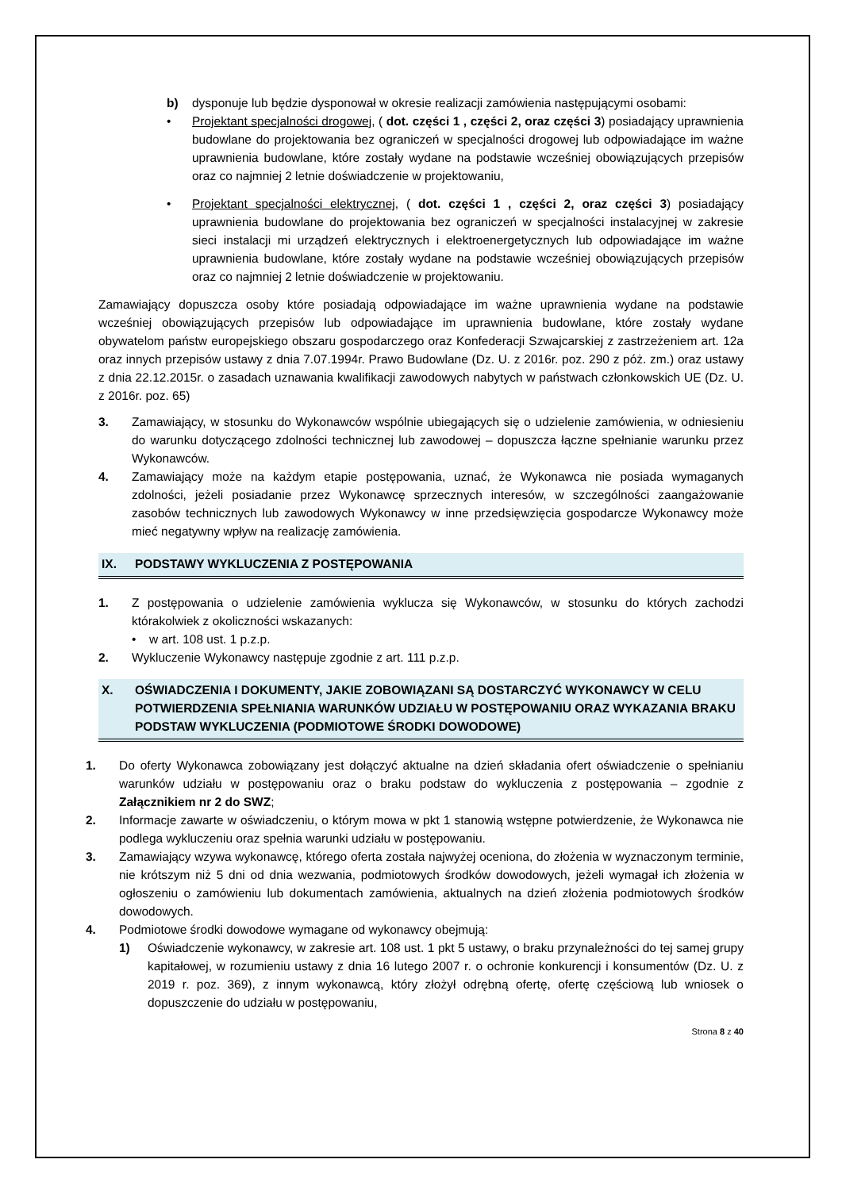b) dysponuje lub będzie dysponował w okresie realizacji zamówienia następującymi osobami:
• Projektant specjalności drogowej, ( dot. części 1 , części 2, oraz części 3) posiadający uprawnienia budowlane do projektowania bez ograniczeń w specjalności drogowej lub odpowiadające im ważne uprawnienia budowlane, które zostały wydane na podstawie wcześniej obowiązujących przepisów oraz co najmniej 2 letnie doświadczenie w projektowaniu,
• Projektant specjalności elektrycznej, ( dot. części 1 , części 2, oraz części 3) posiadający uprawnienia budowlane do projektowania bez ograniczeń w specjalności instalacyjnej w zakresie sieci instalacji mi urządzeń elektrycznych i elektroenergetycznych lub odpowiadające im ważne uprawnienia budowlane, które zostały wydane na podstawie wcześniej obowiązujących przepisów oraz co najmniej 2 letnie doświadczenie w projektowaniu.
Zamawiający dopuszcza osoby które posiadają odpowiadające im ważne uprawnienia wydane na podstawie wcześniej obowiązujących przepisów lub odpowiadające im uprawnienia budowlane, które zostały wydane obywatelom państw europejskiego obszaru gospodarczego oraz Konfederacji Szwajcarskiej z zastrzeżeniem art. 12a oraz innych przepisów ustawy z dnia 7.07.1994r. Prawo Budowlane (Dz. U. z 2016r. poz. 290 z póż. zm.) oraz ustawy z dnia 22.12.2015r. o zasadach uznawania kwalifikacji zawodowych nabytych w państwach członkowskich UE (Dz. U. z 2016r. poz. 65)
3. Zamawiający, w stosunku do Wykonawców wspólnie ubiegających się o udzielenie zamówienia, w odniesieniu do warunku dotyczącego zdolności technicznej lub zawodowej – dopuszcza łączne spełnianie warunku przez Wykonawców.
4. Zamawiający może na każdym etapie postępowania, uznać, że Wykonawca nie posiada wymaganych zdolności, jeżeli posiadanie przez Wykonawcę sprzecznych interesów, w szczególności zaangażowanie zasobów technicznych lub zawodowych Wykonawcy w inne przedsięwzięcia gospodarcze Wykonawcy może mieć negatywny wpływ na realizację zamówienia.
IX. PODSTAWY WYKLUCZENIA Z POSTĘPOWANIA
1. Z postępowania o udzielenie zamówienia wyklucza się Wykonawców, w stosunku do których zachodzi którakolwiek z okoliczności wskazanych:
• w art. 108 ust. 1 p.z.p.
2. Wykluczenie Wykonawcy następuje zgodnie z art. 111 p.z.p.
X. OŚWIADCZENIA I DOKUMENTY, JAKIE ZOBOWIĄZANI SĄ DOSTARCZYĆ WYKONAWCY W CELU POTWIERDZENIA SPEŁNIANIA WARUNKÓW UDZIAŁU W POSTĘPOWANIU ORAZ WYKAZANIA BRAKU PODSTAW WYKLUCZENIA (PODMIOTOWE ŚRODKI DOWODOWE)
1. Do oferty Wykonawca zobowiązany jest dołączyć aktualne na dzień składania ofert oświadczenie o spełnianiu warunków udziału w postępowaniu oraz o braku podstaw do wykluczenia z postępowania – zgodnie z Załącznikiem nr 2 do SWZ;
2. Informacje zawarte w oświadczeniu, o którym mowa w pkt 1 stanowią wstępne potwierdzenie, że Wykonawca nie podlega wykluczeniu oraz spełnia warunki udziału w postępowaniu.
3. Zamawiający wzywa wykonawcę, którego oferta została najwyżej oceniona, do złożenia w wyznaczonym terminie, nie krótszym niż 5 dni od dnia wezwania, podmiotowych środków dowodowych, jeżeli wymagał ich złożenia w ogłoszeniu o zamówieniu lub dokumentach zamówienia, aktualnych na dzień złożenia podmiotowych środków dowodowych.
4. Podmiotowe środki dowodowe wymagane od wykonawcy obejmują:
1) Oświadczenie wykonawcy, w zakresie art. 108 ust. 1 pkt 5 ustawy, o braku przynależności do tej samej grupy kapitałowej, w rozumieniu ustawy z dnia 16 lutego 2007 r. o ochronie konkurencji i konsumentów (Dz. U. z 2019 r. poz. 369), z innym wykonawcą, który złożył odrębną ofertę, ofertę częściową lub wniosek o dopuszczenie do udziału w postępowaniu,
Strona 8 z 40